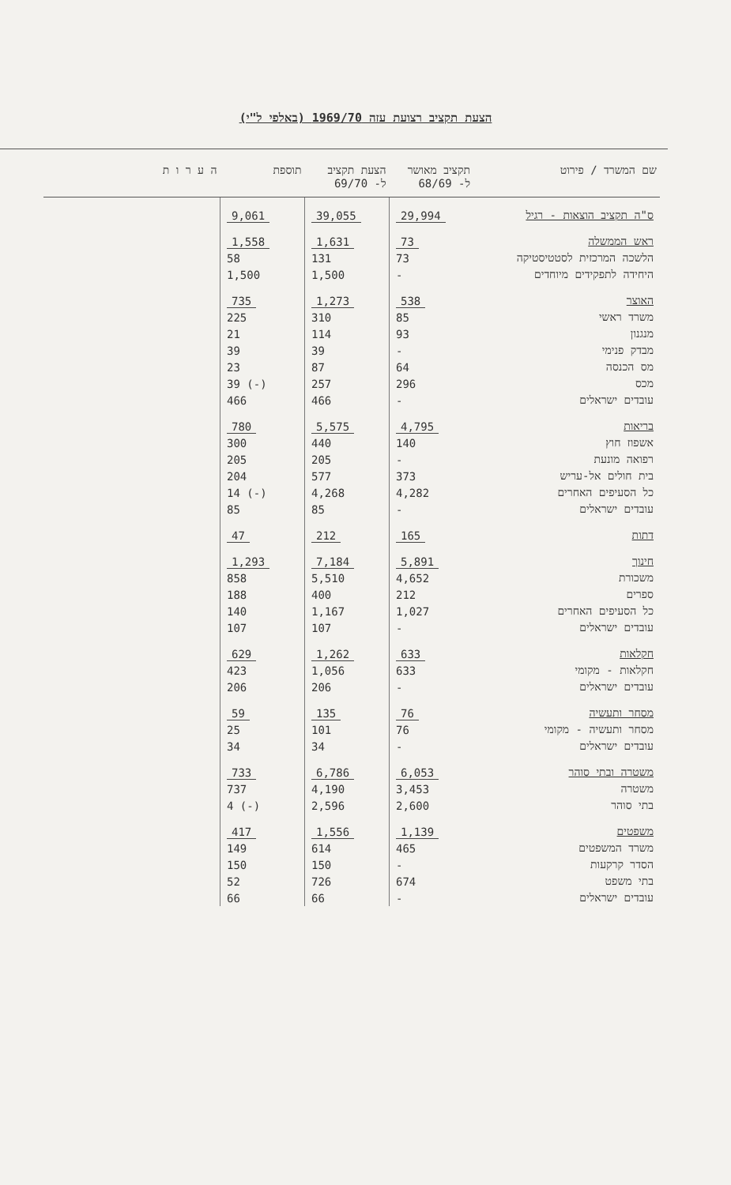הצעת תקציב רצועת עזה 1969/70 (באלפי ל"י)
| שם המשרד / פירוט | תקציב מאושר ל- 68/69 | הצעת תקציב ל- 69/70 | תוספת | ה ע ר ו ת |
| --- | --- | --- | --- | --- |
| ס"ה תקציב הוצאות - רגיל | 29,994 | 39,055 | 9,061 | |
| ראש הממשלה | 73 | 1,631 | 1,558 | |
| הלשכה המרכזית לסטטיסטיקה | 73 | 131 | 58 | |
| היחידה לתפקידים מיוחדים | - | 1,500 | 1,500 | |
| האוצר | 538 | 1,273 | 735 | |
| משרד ראשי | 85 | 310 | 225 | |
| מנגנון | 93 | 114 | 21 | |
| מבדק פנימי | - | 39 | 39 | |
| מס הכנסה | 64 | 87 | 23 | |
| מכס | 296 | 257 | (-) 39 | |
| עובדים ישראלים | - | 466 | 466 | |
| בריאות | 4,795 | 5,575 | 780 | |
| אשפוז חוץ | 140 | 440 | 300 | |
| רפואה מונעת | - | 205 | 205 | |
| בית חולים אל-עריש | 373 | 577 | 204 | |
| כל הסעיפים האחרים | 4,282 | 4,268 | (-) 14 | |
| עובדים ישראלים | - | 85 | 85 | |
| דתות | 165 | 212 | 47 | |
| חינוך | 5,891 | 7,184 | 1,293 | |
| משכורת | 4,652 | 5,510 | 858 | |
| ספרים | 212 | 400 | 188 | |
| כל הסעיפים האחרים | 1,027 | 1,167 | 140 | |
| עובדים ישראלים | - | 107 | 107 | |
| חקלאות | 633 | 1,262 | 629 | |
| חקלאות - מקומי | 633 | 1,056 | 423 | |
| עובדים ישראלים | - | 206 | 206 | |
| מסחר ותעשיה | 76 | 135 | 59 | |
| מסחר ותעשיה - מקומי | 76 | 101 | 25 | |
| עובדים ישראלים | - | 34 | 34 | |
| משטרה ובתי סוהר | 6,053 | 6,786 | 733 | |
| משטרה | 3,453 | 4,190 | 737 | |
| בתי סוהר | 2,600 | 2,596 | (-) 4 | |
| משפטים | 1,139 | 1,556 | 417 | |
| משרד המשפטים | 465 | 614 | 149 | |
| הסדר קרקעות | - | 150 | 150 | |
| בתי משפט | 674 | 726 | 52 | |
| עובדים ישראלים | - | 66 | 66 | |